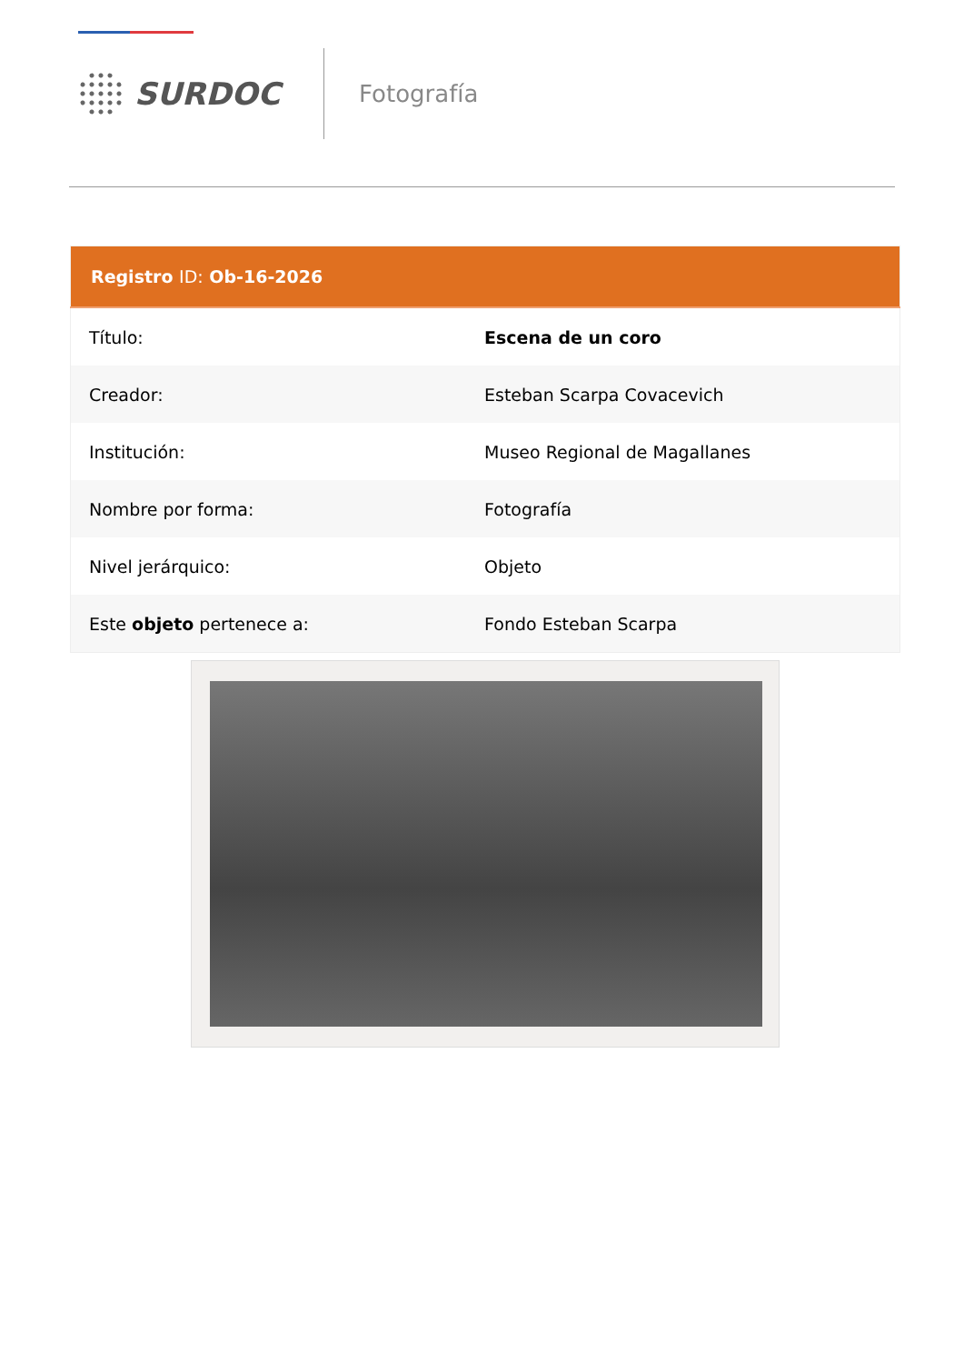SURDOC
Fotografía
| Registro ID: Ob-16-2026 | |
| --- | --- |
| Título: | Escena de un coro |
| Creador: | Esteban Scarpa Covacevich |
| Institución: | Museo Regional de Magallanes |
| Nombre por forma: | Fotografía |
| Nivel jerárquico: | Objeto |
| Este objeto pertenece a: | Fondo Esteban Scarpa |